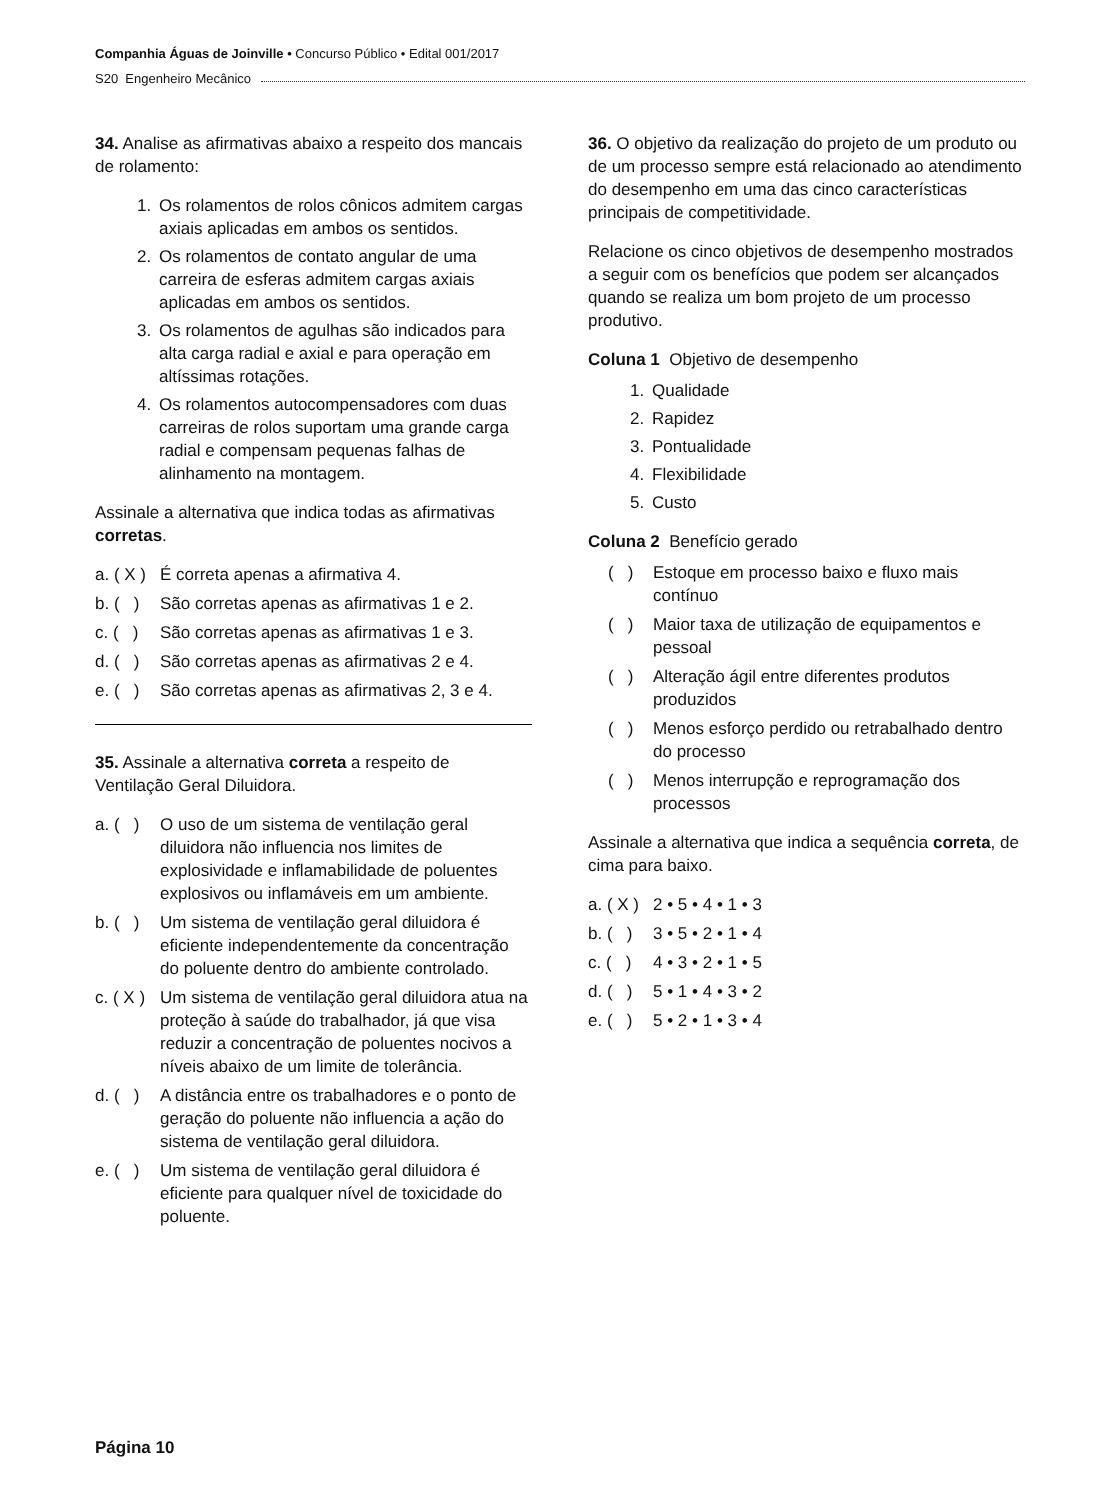Companhia Águas de Joinville • Concurso Público • Edital 001/2017
S20 Engenheiro Mecânico
34. Analise as afirmativas abaixo a respeito dos mancais de rolamento:
1. Os rolamentos de rolos cônicos admitem cargas axiais aplicadas em ambos os sentidos.
2. Os rolamentos de contato angular de uma carreira de esferas admitem cargas axiais aplicadas em ambos os sentidos.
3. Os rolamentos de agulhas são indicados para alta carga radial e axial e para operação em altíssimas rotações.
4. Os rolamentos autocompensadores com duas carreiras de rolos suportam uma grande carga radial e compensam pequenas falhas de alinhamento na montagem.
Assinale a alternativa que indica todas as afirmativas corretas.
a. ( X ) É correta apenas a afirmativa 4.
b. ( ) São corretas apenas as afirmativas 1 e 2.
c. ( ) São corretas apenas as afirmativas 1 e 3.
d. ( ) São corretas apenas as afirmativas 2 e 4.
e. ( ) São corretas apenas as afirmativas 2, 3 e 4.
35. Assinale a alternativa correta a respeito de Ventilação Geral Diluidora.
a. ( ) O uso de um sistema de ventilação geral diluidora não influencia nos limites de explosividade e inflamabilidade de poluentes explosivos ou inflamáveis em um ambiente.
b. ( ) Um sistema de ventilação geral diluidora é eficiente independentemente da concentração do poluente dentro do ambiente controlado.
c. ( X ) Um sistema de ventilação geral diluidora atua na proteção à saúde do trabalhador, já que visa reduzir a concentração de poluentes nocivos a níveis abaixo de um limite de tolerância.
d. ( ) A distância entre os trabalhadores e o ponto de geração do poluente não influencia a ação do sistema de ventilação geral diluidora.
e. ( ) Um sistema de ventilação geral diluidora é eficiente para qualquer nível de toxicidade do poluente.
36. O objetivo da realização do projeto de um produto ou de um processo sempre está relacionado ao atendimento do desempenho em uma das cinco características principais de competitividade.
Relacione os cinco objetivos de desempenho mostrados a seguir com os benefícios que podem ser alcançados quando se realiza um bom projeto de um processo produtivo.
Coluna 1 Objetivo de desempenho
1. Qualidade
2. Rapidez
3. Pontualidade
4. Flexibilidade
5. Custo
Coluna 2 Benefício gerado
( ) Estoque em processo baixo e fluxo mais contínuo
( ) Maior taxa de utilização de equipamentos e pessoal
( ) Alteração ágil entre diferentes produtos produzidos
( ) Menos esforço perdido ou retrabalhado dentro do processo
( ) Menos interrupção e reprogramação dos processos
Assinale a alternativa que indica a sequência correta, de cima para baixo.
a. ( X ) 2 • 5 • 4 • 1 • 3
b. ( ) 3 • 5 • 2 • 1 • 4
c. ( ) 4 • 3 • 2 • 1 • 5
d. ( ) 5 • 1 • 4 • 3 • 2
e. ( ) 5 • 2 • 1 • 3 • 4
Página 10